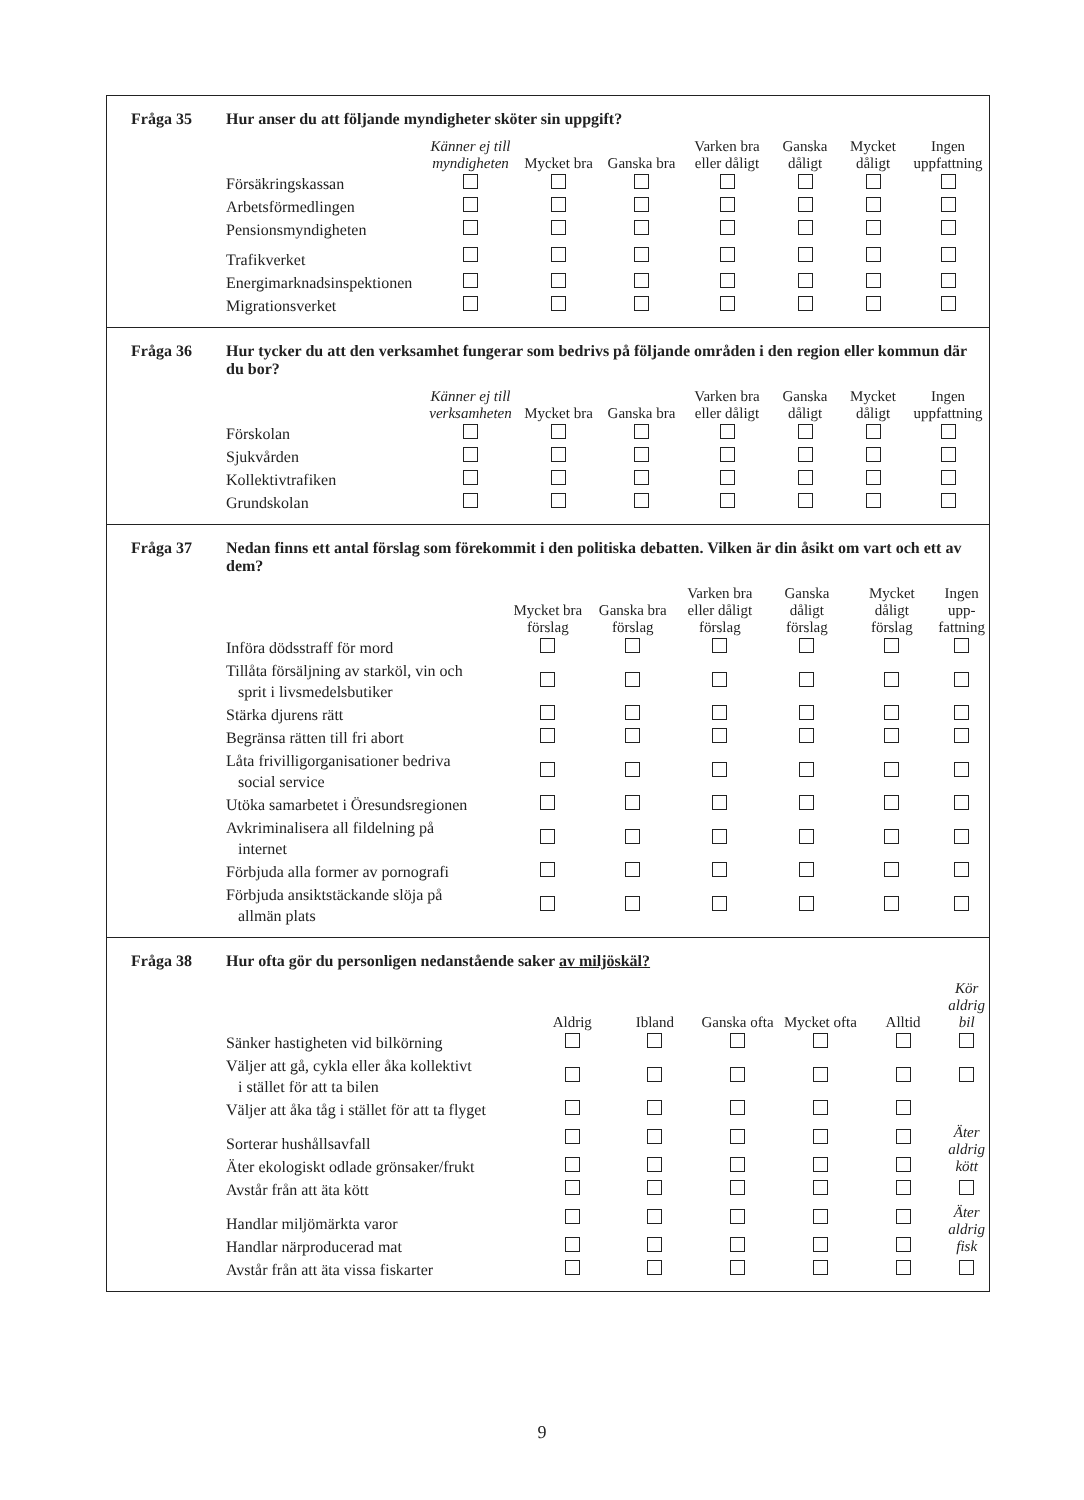Fråga 35 Hur anser du att följande myndigheter sköter sin uppgift?
| | Känner ej till myndigheten | Mycket bra | Ganska bra | Varken bra eller dåligt | Ganska dåligt | Mycket dåligt | Ingen uppfattning |
| --- | --- | --- | --- | --- | --- | --- | --- |
| Försäkringskassan | | | | | | | |
| Arbetsförmedlingen | | | | | | | |
| Pensionsmyndigheten | | | | | | | |
| Trafikverket | | | | | | | |
| Energimarknadsinspektionen | | | | | | | |
| Migrationsverket | | | | | | | |
Fråga 36 Hur tycker du att den verksamhet fungerar som bedrivs på följande områden i den region eller kommun där du bor?
| | Känner ej till verksamheten | Mycket bra | Ganska bra | Varken bra eller dåligt | Ganska dåligt | Mycket dåligt | Ingen uppfattning |
| --- | --- | --- | --- | --- | --- | --- | --- |
| Förskolan | | | | | | | |
| Sjukvården | | | | | | | |
| Kollektivtrafiken | | | | | | | |
| Grundskolan | | | | | | | |
Fråga 37 Nedan finns ett antal förslag som förekommit i den politiska debatten. Vilken är din åsikt om vart och ett av dem?
| | Mycket bra förslag | Ganska bra förslag | Varken bra eller dåligt förslag | Ganska dåligt förslag | Mycket dåligt förslag | Ingen upp-fattning |
| --- | --- | --- | --- | --- | --- | --- |
| Införa dödsstraff för mord | | | | | | |
| Tillåta försäljning av starköl, vin och sprit i livsmedelsbutiker | | | | | | |
| Stärka djurens rätt | | | | | | |
| Begränsa rätten till fri abort | | | | | | |
| Låta frivilligorganisationer bedriva social service | | | | | | |
| Utöka samarbetet i Öresundsregionen | | | | | | |
| Avkriminalisera all fildelning på internet | | | | | | |
| Förbjuda alla former av pornografi | | | | | | |
| Förbjuda ansiktstäckande slöja på allmän plats | | | | | | |
Fråga 38 Hur ofta gör du personligen nedanstående saker av miljöskäl?
| | Aldrig | Ibland | Ganska ofta | Mycket ofta | Alltid | Kör aldrig bil |
| --- | --- | --- | --- | --- | --- | --- |
| Sänker hastigheten vid bilkörning | | | | | | |
| Väljer att gå, cykla eller åka kollektivt i stället för att ta bilen | | | | | | |
| Väljer att åka tåg i stället för att ta flyget | | | | | | |
| Sorterar hushållsavfall | | | | | | Äter aldrig kött |
| Äter ekologiskt odlade grönsaker/frukt | | | | | | |
| Avstår från att äta kött | | | | | | |
| Handlar miljömärkta varor | | | | | | Äter aldrig fisk |
| Handlar närproducerad mat | | | | | | |
| Avstår från att äta vissa fiskarter | | | | | | |
9